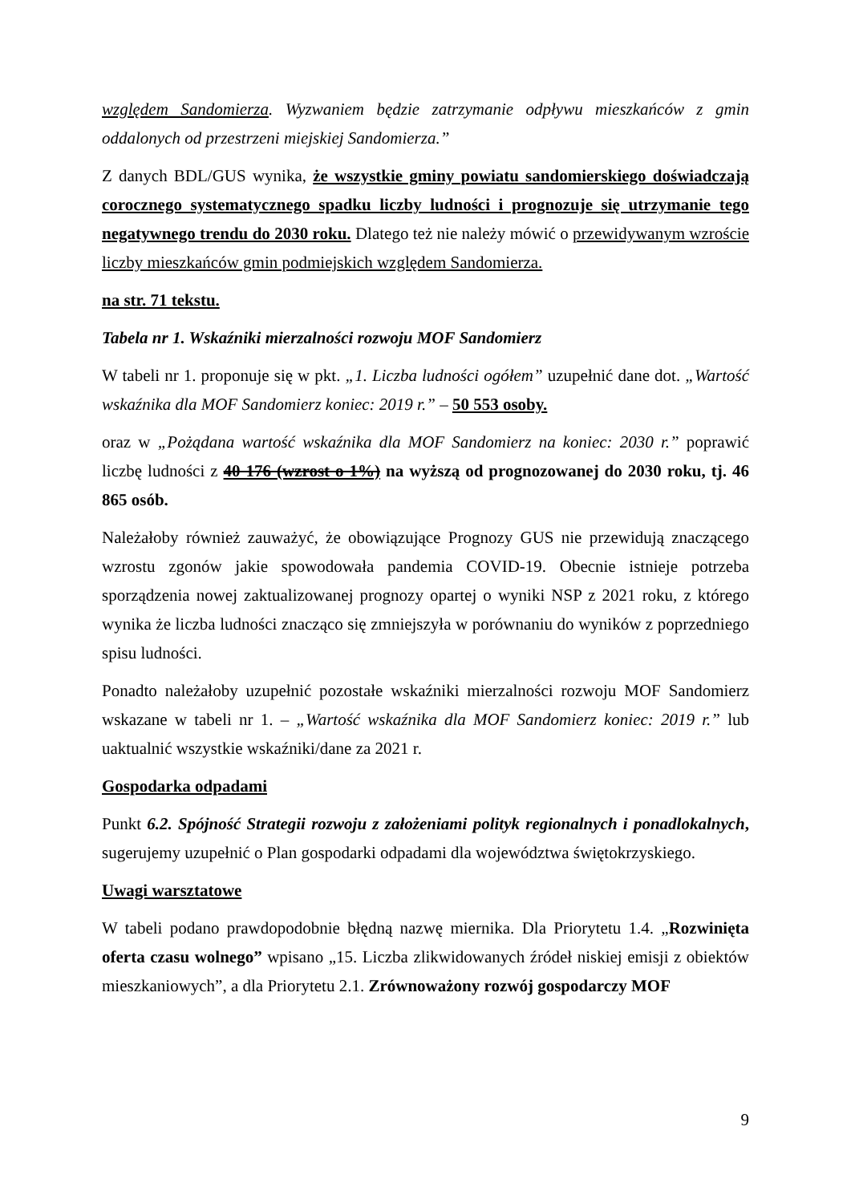względem Sandomierza. Wyzwaniem będzie zatrzymanie odpływu mieszkańców z gmin oddalonych od przestrzeni miejskiej Sandomierza.”
Z danych BDL/GUS wynika, że wszystkie gminy powiatu sandomierskiego doświadczają corocznego systematycznego spadku liczby ludności i prognozuje się utrzymanie tego negatywnego trendu do 2030 roku. Dlatego też nie należy mówić o przewidywanym wzroście liczby mieszkańców gmin podmiejskich względem Sandomierza.
na str. 71 tekstu.
Tabela nr 1. Wskaźniki mierzalności rozwoju MOF Sandomierz
W tabeli nr 1. proponuje się w pkt. „1. Liczba ludności ogółem” uzupełnić dane dot. „Wartość wskaźnika dla MOF Sandomierz koniec: 2019 r.” – 50 553 osoby.
oraz w „Pożądana wartość wskaźnika dla MOF Sandomierz na koniec: 2030 r.” poprawić liczbę ludności z 40 176 (wzrost o 1%) na wyższą od prognozowanej do 2030 roku, tj. 46 865 osób.
Należałoby również zauważyć, że obowiązujące Prognozy GUS nie przewidują znaczącego wzrostu zgonów jakie spowodowała pandemia COVID-19. Obecnie istnieje potrzeba sporządzenia nowej zaktualizowanej prognozy opartej o wyniki NSP z 2021 roku, z którego wynika że liczba ludności znacząco się zmniejszyła w porównaniu do wyników z poprzedniego spisu ludności.
Ponadto należałoby uzupełnić pozostałe wskaźniki mierzalności rozwoju MOF Sandomierz wskazane w tabeli nr 1. – „Wartość wskaźnika dla MOF Sandomierz koniec: 2019 r.” lub uaktualnić wszystkie wskaźniki/dane za 2021 r.
Gospodarka odpadami
Punkt 6.2. Spójność Strategii rozwoju z założeniami polityk regionalnych i ponadlokalnych, sugerujemy uzupełnić o Plan gospodarki odpadami dla województwa świętokrzyskiego.
Uwagi warsztatowe
W tabeli podano prawdopodobnie błędną nazwę miernika. Dla Priorytetu 1.4. „Rozwinięta oferta czasu wolnego” wpisano „15. Liczba zlikwidowanych źródeł niskiej emisji z obiektów mieszkaniowych”, a dla Priorytetu 2.1. Zrównoważony rozwój gospodarczy MOF
9